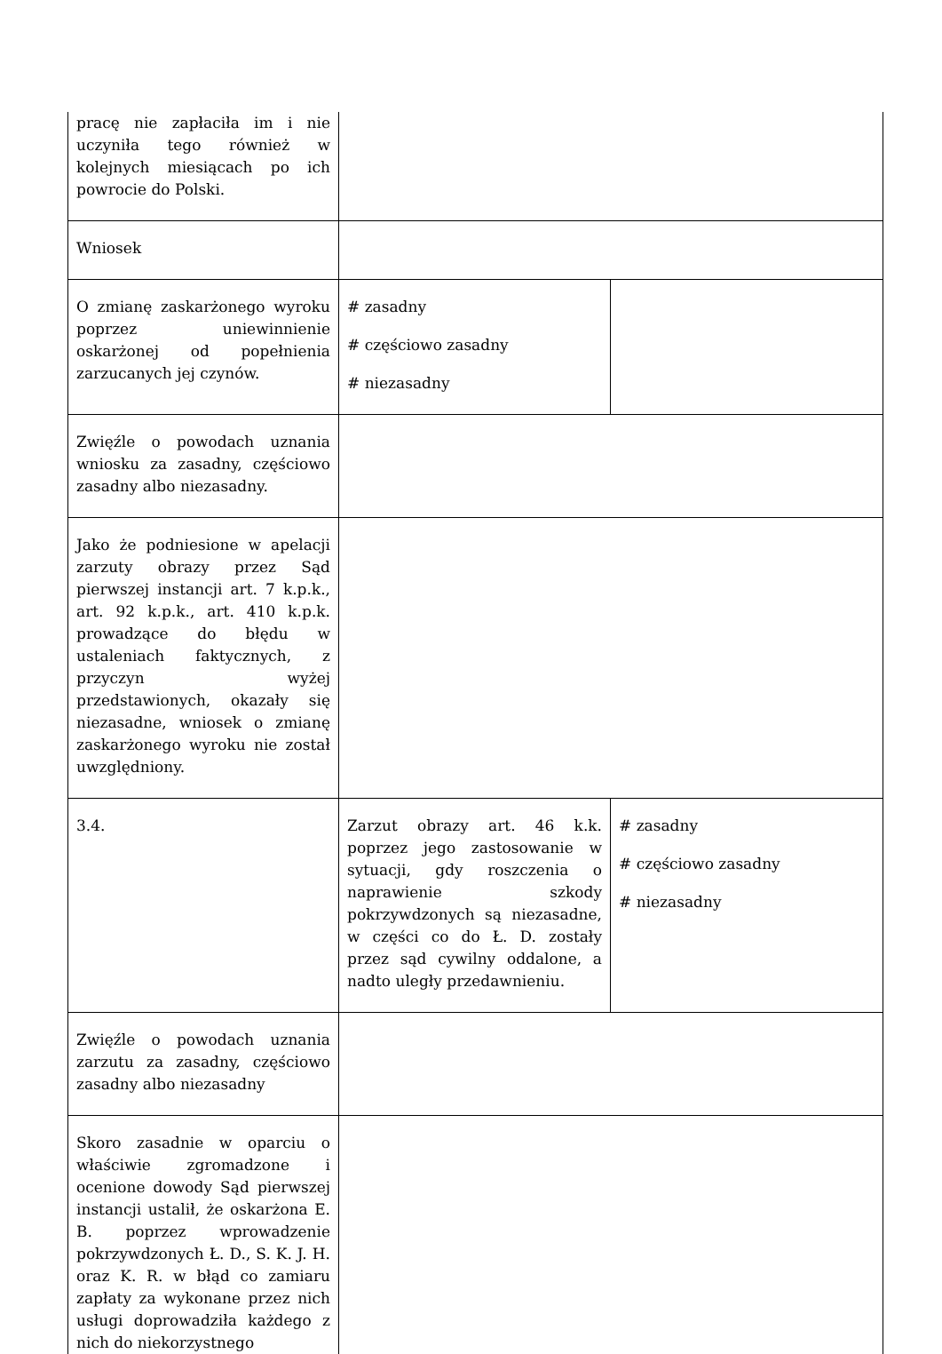| pracę nie zapłaciła im i nie uczyniła tego również w kolejnych miesiącach po ich powrocie do Polski. | | |
| Wniosek | | |
| O zmianę zaskarżonego wyroku poprzez uniewinnienie oskarżonej od popełnienia zarzucanych jej czynów. | # zasadny # częściowo zasadny # niezasadny | |
| Zwięźle o powodach uznania wniosku za zasadny, częściowo zasadny albo niezasadny. | | |
| Jako że podniesione w apelacji zarzuty obrazy przez Sąd pierwszej instancji art. 7 k.p.k., art. 92 k.p.k., art. 410 k.p.k. prowadzące do błędu w ustaleniach faktycznych, z przyczyn wyżej przedstawionych, okazały się niezasadne, wniosek o zmianę zaskarżonego wyroku nie został uwzględniony. | | |
| 3.4. | Zarzut obrazy art. 46 k.k. poprzez jego zastosowanie w sytuacji, gdy roszczenia o naprawienie szkody pokrzywdzonych są niezasadne, w części co do Ł. D. zostały przez sąd cywilny oddalone, a nadto uległy przedawnieniu. | # zasadny # częściowo zasadny # niezasadny |
| Zwięźle o powodach uznania zarzutu za zasadny, częściowo zasadny albo niezasadny | | |
| Skoro zasadnie w oparciu o właściwie zgromadzone i ocenione dowody Sąd pierwszej instancji ustalił, że oskarżona E. B. poprzez wprowadzenie pokrzywdzonych Ł. D., S. K. J. H. oraz K. R. w błąd co zamiaru zapłaty za wykonane przez nich usługi doprowadziła każdego z nich do niekorzystnego | | |